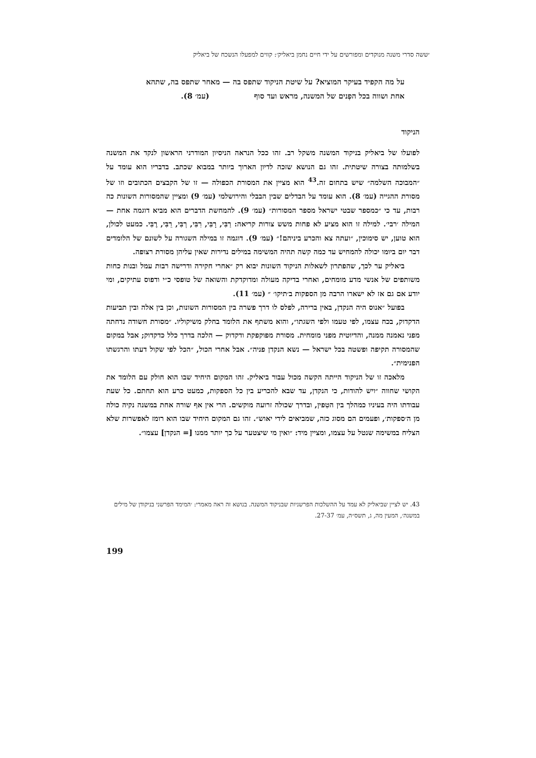׳ששה סדרי משנה מנוקדים ומפורשים על ידי חיים נחמן ביאליק׳: קווים למפעלו הנשכח של ביאליק
על מה הקפיד בעיקר המוציא? על שיטת הניקוד שתפס בה — מאחר שתפס בה, שתהא אחת ושווה בכל הפְנים של המשנה, מראש ועד סוף (עמ׳ 8).
הניקוד
לפועלו של ביאליק בניקוד המשנה משקל רב. זהו ככל הנראה הניסיון המודרני הראשון לנקד את המשנה בשלמותה בצורה שיטתית. זהו גם הנושא שזכה לדיון הארוך ביותר במבוא שכתב. בדבריו הוא עומד על ״המבוכה השלמה״ שיש בתחום זה.<sup>43</sup> הוא מציין את המסורת הכפולה — זו של הקבצים הכתובים וזו של מסורת ההגייה (עמ׳ 8). הוא עומד על הבדלים שבין הבבלי והירושלמי (עמ׳ 9) ומציין שהמסורות השונות כה רבות, עד כי ״כמספר שבטי ישראל מספר המסורות״ (עמ׳ 9). להמחשת הדברים הוא מביא דוגמה אחת — המילה ׳רבי׳. למילה זו הוא מציע לא פחות משש צורות קריאה: רַבִּי, רָבִּי, רִבִּי, רְבִּי, רֵבִּי, רֶבִּי. כמעט לכולן, הוא טוען, יש סימוכין, ״ועתה צא והכרע ביניהם!״ (עמ׳ 9). דוגמה זו במילה השגורה על לשונם של הלומדים דבר יום ביומו יכולה להמחיש עד כמה קשה תהיה המשימה במילים נדירות שאין עליהן מסורת רצופה.
ביאליק ער לכך, שהפתרון לשאלות הניקוד השונות יבוא רק ״אחרי חקירה ודרישה רבות עמל ובנות כחות משותפים של אנשי מדע מומחים, ואחרי בדיקה מעולה ומדוקדקת והשואה של טופסי כ״י ודפוס עתיקים, ומי יודע אם גם אז לא ישארו הרבה מן הספקות ב׳תיקו׳ ״ (עמ׳ 11).
בפועל ״אנוס היה הנקדן, באין ברירה, לפלס לו דרך פשרה בין המסורות השונות, וכן בין אלה ובין תביעות הדקדוק, בכח עצמו, לפי טעמו ולפי השגתו״, והוא משתף את הלומד בחלק משיקוליו. ״מסורת חשודה נדחתה מפני נאמנה ממנה, והדיוטית מפני מומחית. מסורת מפוקפקת ודקדוק — הלכה בדרך כלל כדקדוק; אבל במקום שהמסורה תקיפה ופשטה בכל ישראל — נשא הנקדן פניה״. אבל אחרי הכול, ״הכל לפי שקול דעתו והרגשתו הפנימית״.
מלאכה זו של הניקוד הייתה הקשה מכול עבור ביאליק. זהו המקום היחיד שבו הוא חולק עם הלומד את הקושי שחווה ״ויש להודות, כי הנקדן, עד שבא להכריע בין כל הספקות, כמעט כרע הוא תחתם. כל שעת עבודתו היה בעיניו כמהלך בין הטִפין, ובדרך שכולה זרועה מוקשים. הרי אין אף שורה אחת במשנה נקיה כולה מן ה׳ספקות׳, ופעמים הם מסוג כזה, שמביאים לידי יאוש״. זהו גם המקום היחיד שבו הוא רומז לאפשרות שלא הצליח במשימה שנטל על עצמו, ומציין מיד: ״ואין מי שיצטער על כך יותר ממנו [= הנקדן] עצמו״.
43. יש לציין שביאליק לא עמד על ההשלכות הפרשניות שבניקוד המשנה. בנושא זה ראה מאמרי: ׳המימד הפרשני בניקודן של מילים במשנה׳, המעין מה, ג, תשס״ה, עמ׳ 27-37.
199